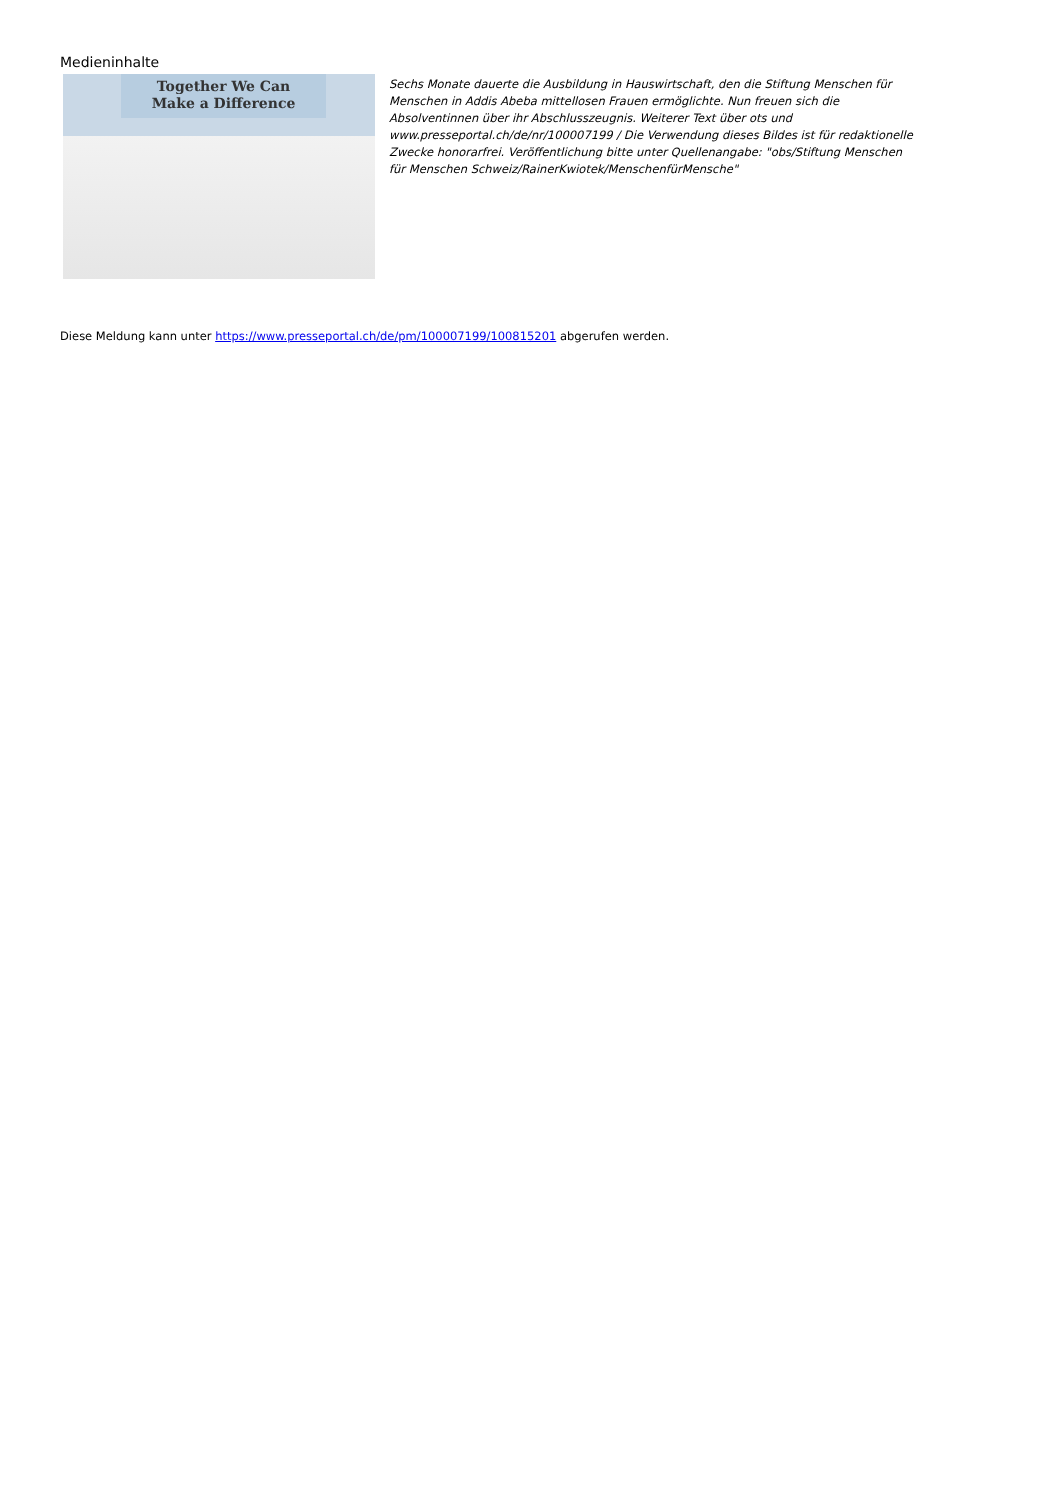Medieninhalte
Together We Can
Make a Difference
Sechs Monate dauerte die Ausbildung in Hauswirtschaft, den die Stiftung Menschen für Menschen in Addis Abeba mittellosen Frauen ermöglichte. Nun freuen sich die Absolventinnen über ihr Abschlusszeugnis. Weiterer Text über ots und www.presseportal.ch/de/nr/100007199 / Die Verwendung dieses Bildes ist für redaktionelle Zwecke honorarfrei. Veröffentlichung bitte unter Quellenangabe: "obs/Stiftung Menschen für Menschen Schweiz/RainerKwiotek/MenschenfürMensche"
Diese Meldung kann unter https://www.presseportal.ch/de/pm/100007199/100815201 abgerufen werden.